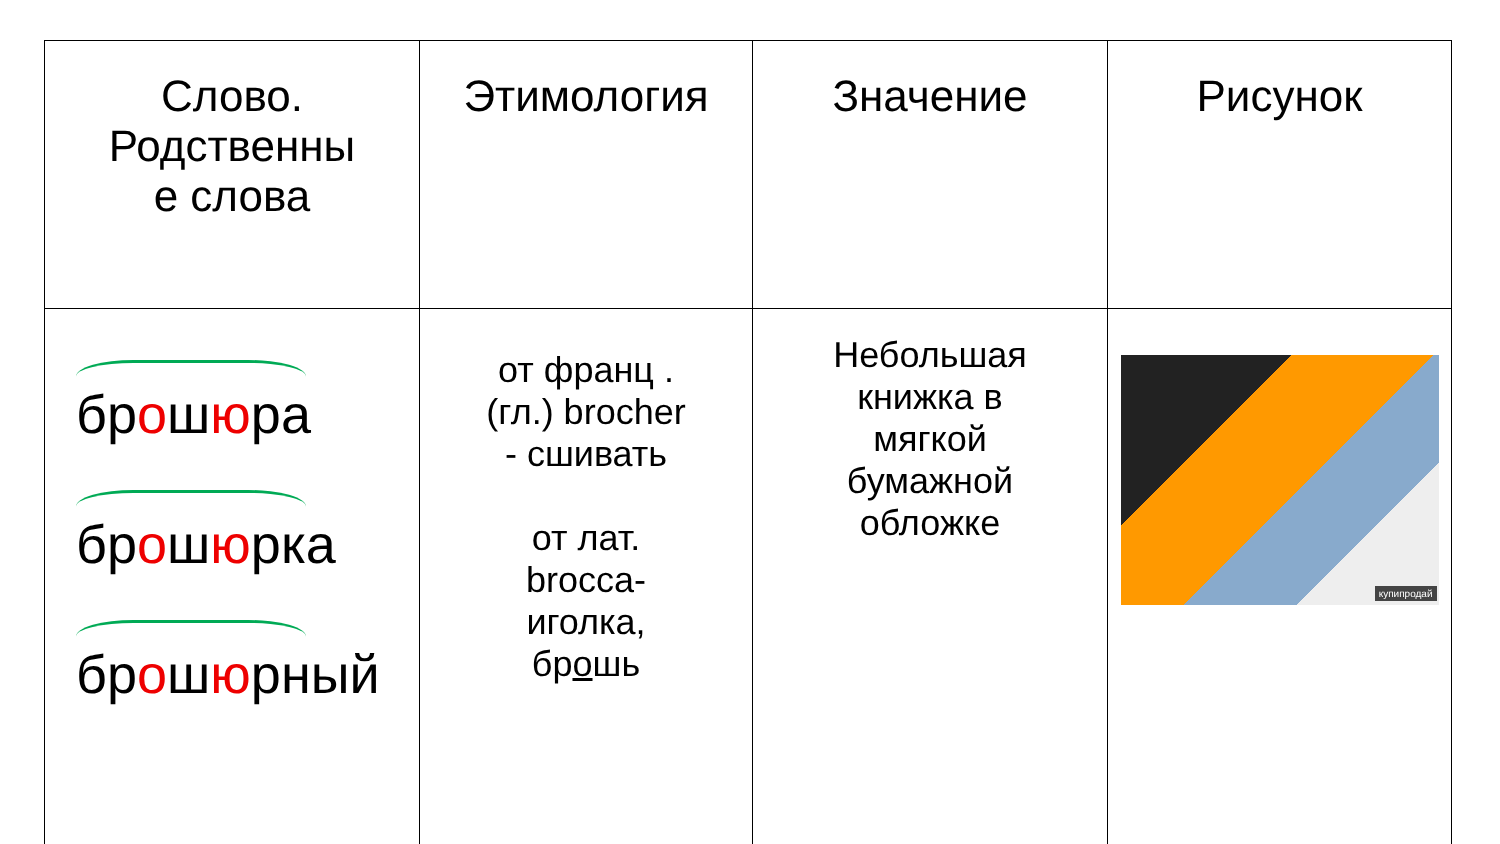| Слово. Родственны е слова | Этимология | Значение | Рисунок |
| --- | --- | --- | --- |
| бр о ш ю ра бр о ш ю рка бр о ш ю рный | от франц . (гл.) brocher - сшивать от лат. brocca- иголка, бр о шь | Небольшая книжка в мягкой бумажной обложке | купипродай |